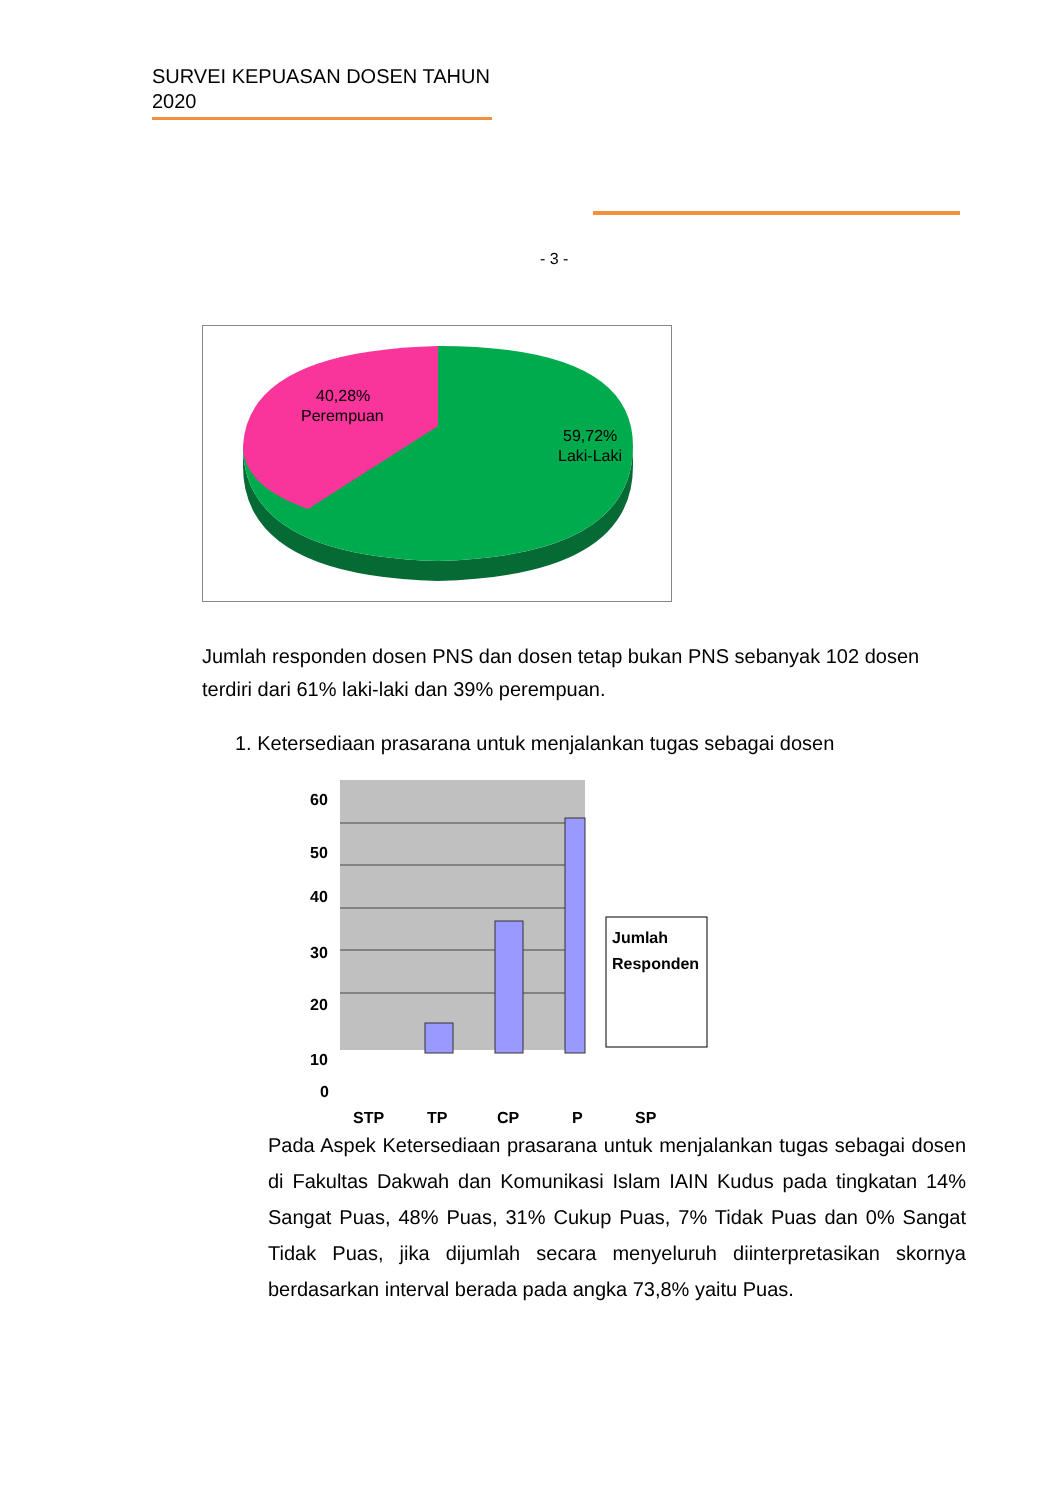SURVEI KEPUASAN DOSEN TAHUN
2020
- 3 -
40,28%
Perempuan
59,72%
Laki-Laki
Jumlah responden dosen PNS dan dosen tetap bukan PNS sebanyak 102 dosen terdiri dari 61% laki-laki dan 39% perempuan.
1. Ketersediaan prasarana untuk menjalankan tugas sebagai dosen
60
50
40
30
20
10
0
STP
TP
CP
P
SP
Jumlah
Responden
Pada Aspek Ketersediaan prasarana untuk menjalankan tugas sebagai dosen di Fakultas Dakwah dan Komunikasi Islam IAIN Kudus pada tingkatan 14% Sangat Puas, 48% Puas, 31% Cukup Puas, 7% Tidak Puas dan 0% Sangat Tidak Puas, jika dijumlah secara menyeluruh diinterpretasikan skornya berdasarkan interval berada pada angka 73,8% yaitu Puas.